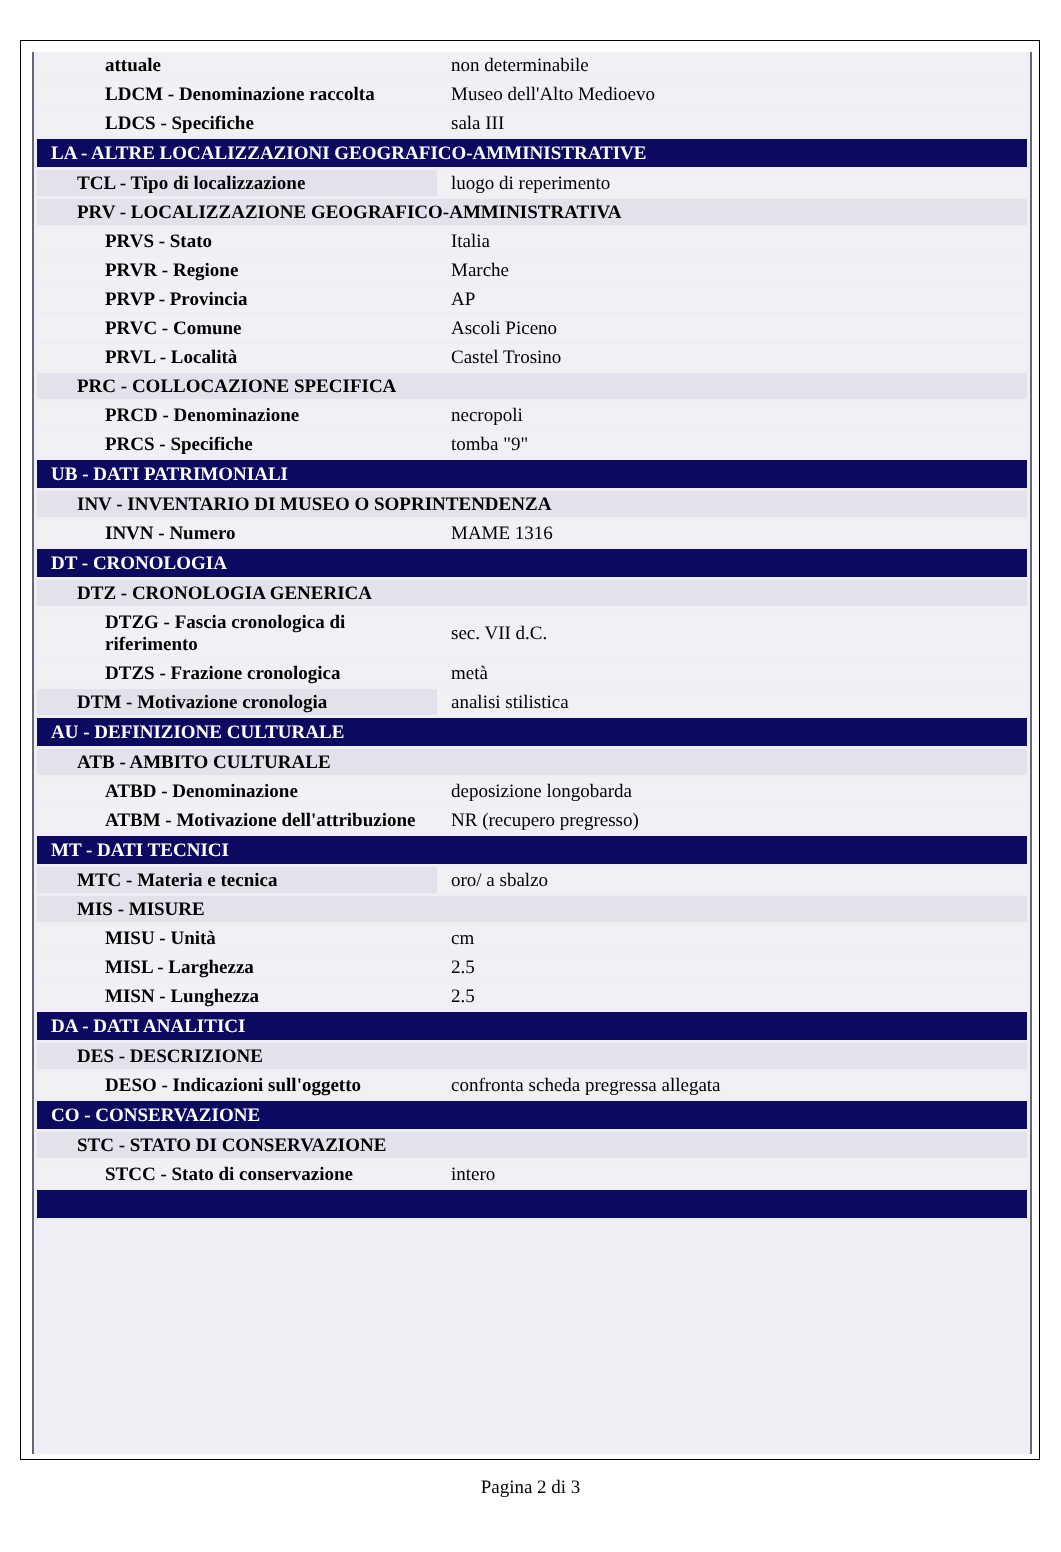| attuale | non determinabile |
| LDCM - Denominazione raccolta | Museo dell'Alto Medioevo |
| LDCS - Specifiche | sala III |
| LA - ALTRE LOCALIZZAZIONI GEOGRAFICO-AMMINISTRATIVE | |
| TCL - Tipo di localizzazione | luogo di reperimento |
| PRV - LOCALIZZAZIONE GEOGRAFICO-AMMINISTRATIVA | |
| PRVS - Stato | Italia |
| PRVR - Regione | Marche |
| PRVP - Provincia | AP |
| PRVC - Comune | Ascoli Piceno |
| PRVL - Località | Castel Trosino |
| PRC - COLLOCAZIONE SPECIFICA | |
| PRCD - Denominazione | necropoli |
| PRCS - Specifiche | tomba "9" |
| UB - DATI PATRIMONIALI | |
| INV - INVENTARIO DI MUSEO O SOPRINTENDENZA | |
| INVN - Numero | MAME 1316 |
| DT - CRONOLOGIA | |
| DTZ - CRONOLOGIA GENERICA | |
| DTZG - Fascia cronologica di riferimento | sec. VII d.C. |
| DTZS - Frazione cronologica | metà |
| DTM - Motivazione cronologia | analisi stilistica |
| AU - DEFINIZIONE CULTURALE | |
| ATB - AMBITO CULTURALE | |
| ATBD - Denominazione | deposizione longobarda |
| ATBM - Motivazione dell'attribuzione | NR (recupero pregresso) |
| MT - DATI TECNICI | |
| MTC - Materia e tecnica | oro/ a sbalzo |
| MIS - MISURE | |
| MISU - Unità | cm |
| MISL - Larghezza | 2.5 |
| MISN - Lunghezza | 2.5 |
| DA - DATI ANALITICI | |
| DES - DESCRIZIONE | |
| DESO - Indicazioni sull'oggetto | confronta scheda pregressa allegata |
| CO - CONSERVAZIONE | |
| STC - STATO DI CONSERVAZIONE | |
| STCC - Stato di conservazione | intero |
Pagina 2 di 3